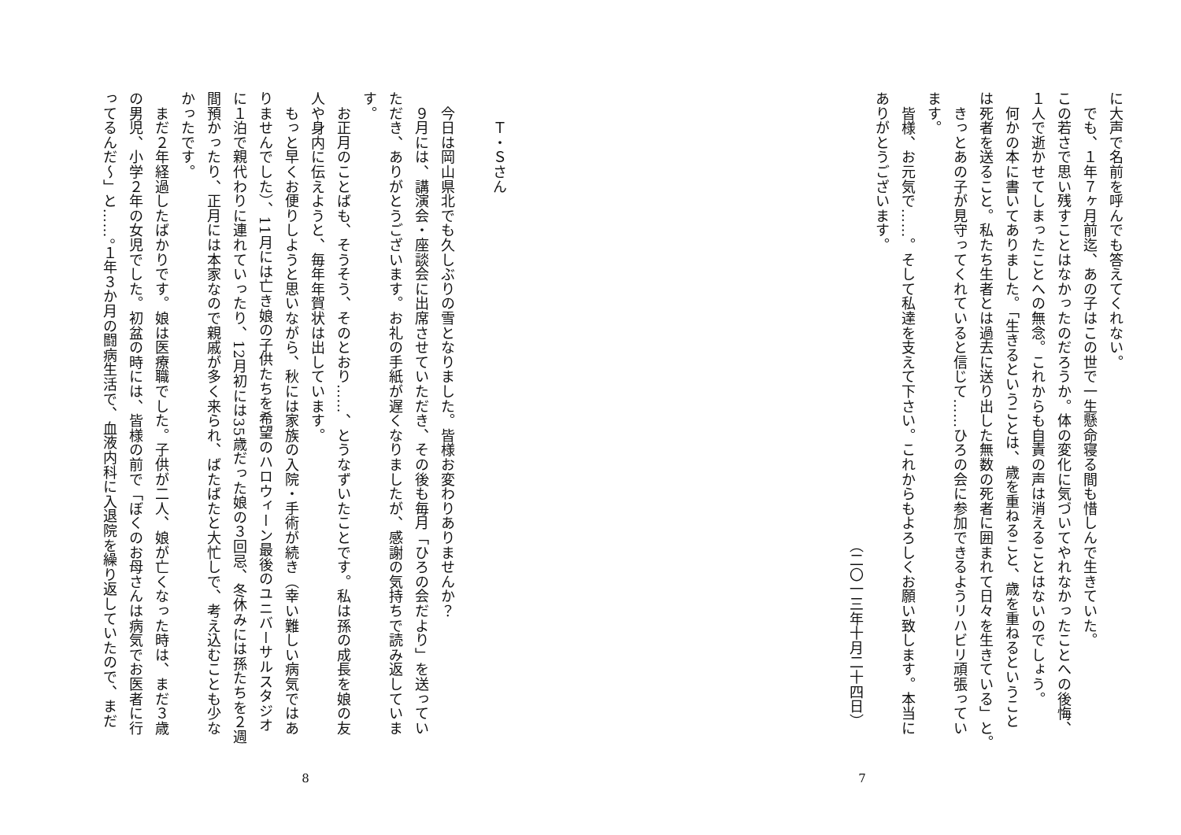に大声で名前を呼んでも答えてくれない。
　でも、１年７ヶ月前迄、あの子はこの世で一生懸命寝る間も惜しんで生きていた。
この若さで思い残すことはなかったのだろうか。体の変化に気づいてやれなかったことへの後悔、
１人で逝かせてしまったことへの無念。これからも自責の声は消えることはないのでしょう。
　何かの本に書いてありました。「生きるということは、歳を重ねること、歳を重ねるということ
は死者を送ること。私たち生者とは過去に送り出した無数の死者に囲まれて日々を生きている」と。
　きっとあの子が見守ってくれていると信じて……ひろの会に参加できるようリハビリ頑張ってい
ます。
　皆様、お元気で……。そして私達を支えて下さい。これからもよろしくお願い致します。本当に
ありがとうございます。
　　　　　　　　　　　　　　　　　　　　　　　　　　　　　　　（二〇一三年十月二十四日）
7
　　Ｔ・Ｓさん
　今日は岡山県北でも久しぶりの雪となりました。皆様お変わりありませんか？
　９月には、講演会・座談会に出席させていただき、その後も毎月「ひろの会だより」を送ってい
ただき、ありがとうございます。お礼の手紙が遅くなりましたが、感謝の気持ちで読み返していま
す。
　お正月のことばも、そうそう、そのとおり……、とうなずいたことです。私は孫の成長を娘の友
人や身内に伝えようと、毎年年賀状は出しています。
　もっと早くお便りしようと思いながら、秋には家族の入院・手術が続き（幸い難しい病気ではあ
りませんでした）、11月には亡き娘の子供たちを希望のハロウィーン最後のユニバーサルスタジオ
に１泊で親代わりに連れていったり、12月初には35歳だった娘の３回忌、冬休みには孫たちを２週
間預かったり、正月には本家なので親戚が多く来られ、ばたばたと大忙しで、考え込むことも少な
かったです。
　まだ２年経過したばかりです。娘は医療職でした。子供が二人、娘が亡くなった時は、まだ３歳
の男児、小学２年の女児でした。初盆の時には、皆様の前で「ぼくのお母さんは病気でお医者に行
ってるんだ～」と……。１年３か月の闘病生活で、血液内科に入退院を繰り返していたので、まだ
8